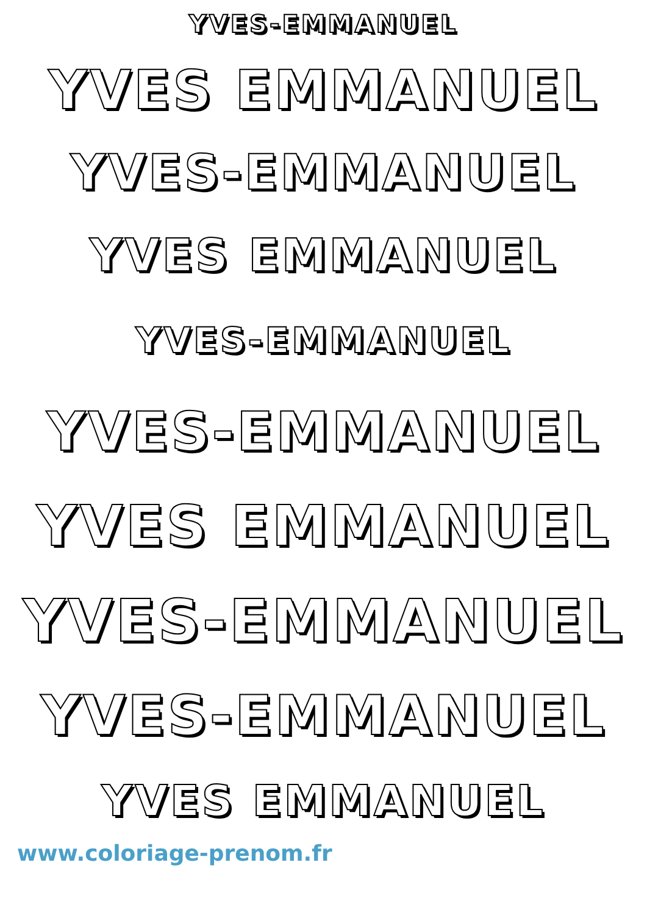YVES-EMMANUEL
YVES EMMANUEL
YVES-EMMANUEL
YVES EMMANUEL
YVES-EMMANUEL
YVES-EMMANUEL
YVES EMMANUEL
YVES-EMMANUEL
YVES-EMMANUEL
YVES EMMANUEL
www.coloriage-prenom.fr